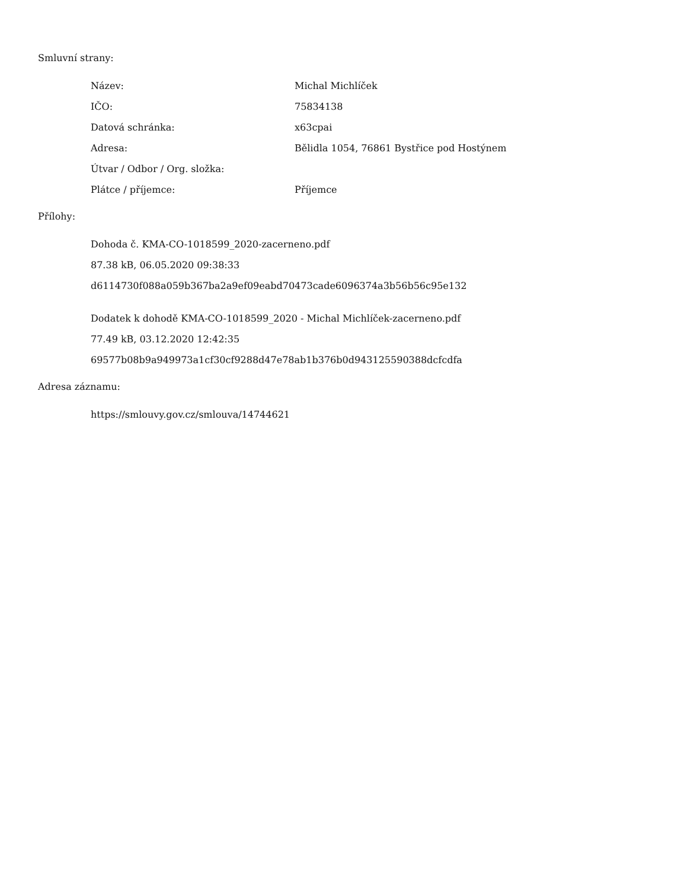Smluvní strany:
| Název: | Michal Michlíček |
| IČO: | 75834138 |
| Datová schránka: | x63cpai |
| Adresa: | Bělidla 1054, 76861 Bystřice pod Hostýnem |
| Útvar / Odbor / Org. složka: | |
| Plátce / příjemce: | Příjemce |
Přílohy:
Dohoda č. KMA-CO-1018599_2020-zacerneno.pdf
87.38 kB, 06.05.2020 09:38:33
d6114730f088a059b367ba2a9ef09eabd70473cade6096374a3b56b56c95e132
Dodatek k dohodě KMA-CO-1018599_2020 - Michal Michlíček-zacerneno.pdf
77.49 kB, 03.12.2020 12:42:35
69577b08b9a949973a1cf30cf9288d47e78ab1b376b0d943125590388dcfcdfa
Adresa záznamu:
https://smlouvy.gov.cz/smlouva/14744621